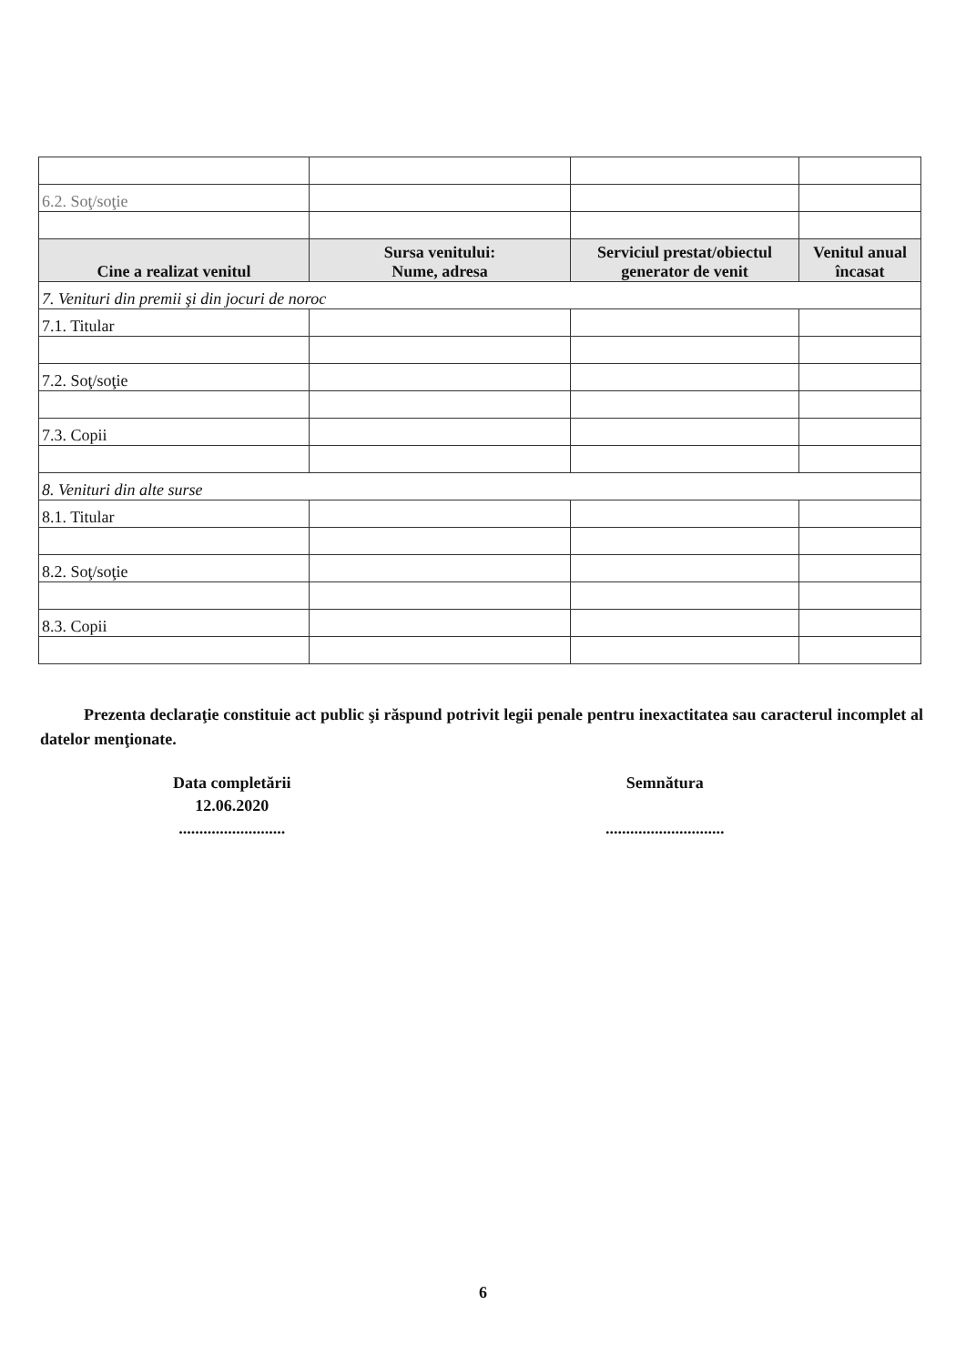| 6.2. Soţ/soţie | | | |
| Cine a realizat venitul | Sursa venitului: Nume, adresa | Serviciul prestat/obiectul generator de venit | Venitul anual încasat |
| 7. Venituri din premii şi din jocuri de noroc | | | |
| 7.1. Titular | | | |
| 7.2. Soţ/soţie | | | |
| 7.3. Copii | | | |
| 8. Venituri din alte surse | | | |
| 8.1. Titular | | | |
| 8.2. Soţ/soţie | | | |
| 8.3. Copii | | | |
Prezenta declaraţie constituie act public şi răspund potrivit legii penale pentru inexactitatea sau caracterul incomplet al datelor menţionate.
Data completării
12.06.2020
..........................
Semnătura
.............................
6